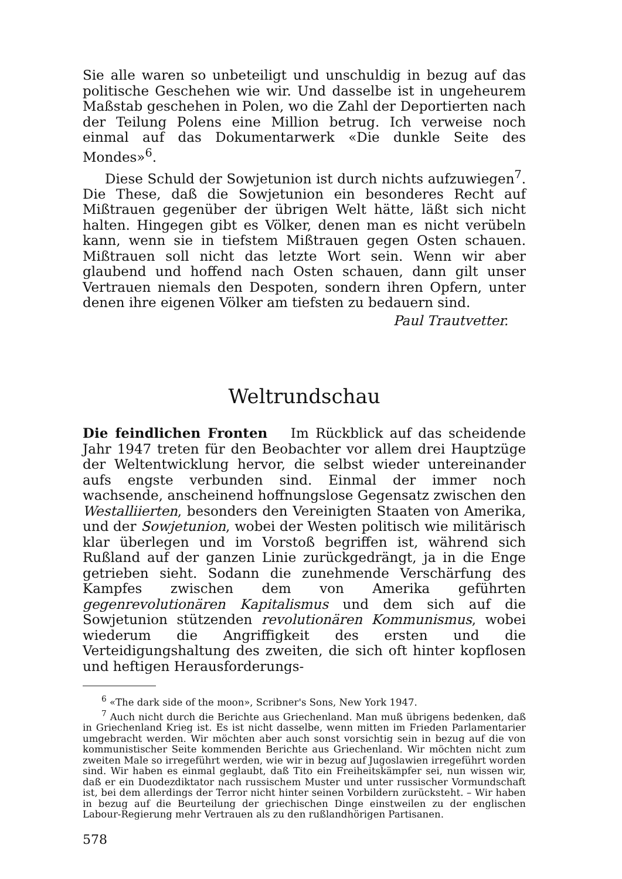Sie alle waren so unbeteiligt und unschuldig in bezug auf das politische Geschehen wie wir. Und dasselbe ist in ungeheurem Maßstab geschehen in Polen, wo die Zahl der Deportierten nach der Teilung Polens eine Million betrug. Ich verweise noch einmal auf das Dokumentarwerk «Die dunkle Seite des Mondes»<sup>6</sup>.
Diese Schuld der Sowjetunion ist durch nichts aufzuwiegen<sup>7</sup>. Die These, daß die Sowjetunion ein besonderes Recht auf Mißtrauen gegenüber der übrigen Welt hätte, läßt sich nicht halten. Hingegen gibt es Völker, denen man es nicht verübeln kann, wenn sie in tiefstem Mißtrauen gegen Osten schauen. Mißtrauen soll nicht das letzte Wort sein. Wenn wir aber glaubend und hoffend nach Osten schauen, dann gilt unser Vertrauen niemals den Despoten, sondern ihren Opfern, unter denen ihre eigenen Völker am tiefsten zu bedauern sind.
Paul Trautvetter.
Weltrundschau
Die feindlichen Fronten Im Rückblick auf das scheidende Jahr 1947 treten für den Beobachter vor allem drei Hauptzüge der Weltentwicklung hervor, die selbst wieder untereinander aufs engste verbunden sind. Einmal der immer noch wachsende, anscheinend hoffnungslose Gegensatz zwischen den Westalliierten, besonders den Vereinigten Staaten von Amerika, und der Sowjetunion, wobei der Westen politisch wie militärisch klar überlegen und im Vorstoß begriffen ist, während sich Rußland auf der ganzen Linie zurückgedrängt, ja in die Enge getrieben sieht. Sodann die zunehmende Verschärfung des Kampfes zwischen dem von Amerika geführten gegenrevolutionären Kapitalismus und dem sich auf die Sowjetunion stützenden revolutionären Kommunismus, wobei wiederum die Angriffigkeit des ersten und die Verteidigungshaltung des zweiten, die sich oft hinter kopflosen und heftigen Herausforderungs-
<sup>6</sup> «The dark side of the moon», Scribner's Sons, New York 1947.
<sup>7</sup> Auch nicht durch die Berichte aus Griechenland. Man muß übrigens bedenken, daß in Griechenland Krieg ist. Es ist nicht dasselbe, wenn mitten im Frieden Parlamentarier umgebracht werden. Wir möchten aber auch sonst vorsichtig sein in bezug auf die von kommunistischer Seite kommenden Berichte aus Griechenland. Wir möchten nicht zum zweiten Male so irregeführt werden, wie wir in bezug auf Jugoslawien irregeführt worden sind. Wir haben es einmal geglaubt, daß Tito ein Freiheitskämpfer sei, nun wissen wir, daß er ein Duodezdiktator nach russischem Muster und unter russischer Vormundschaft ist, bei dem allerdings der Terror nicht hinter seinen Vorbildern zurücksteht. – Wir haben in bezug auf die Beurteilung der griechischen Dinge einstweilen zu der englischen Labour-Regierung mehr Vertrauen als zu den rußlandhörigen Partisanen.
578